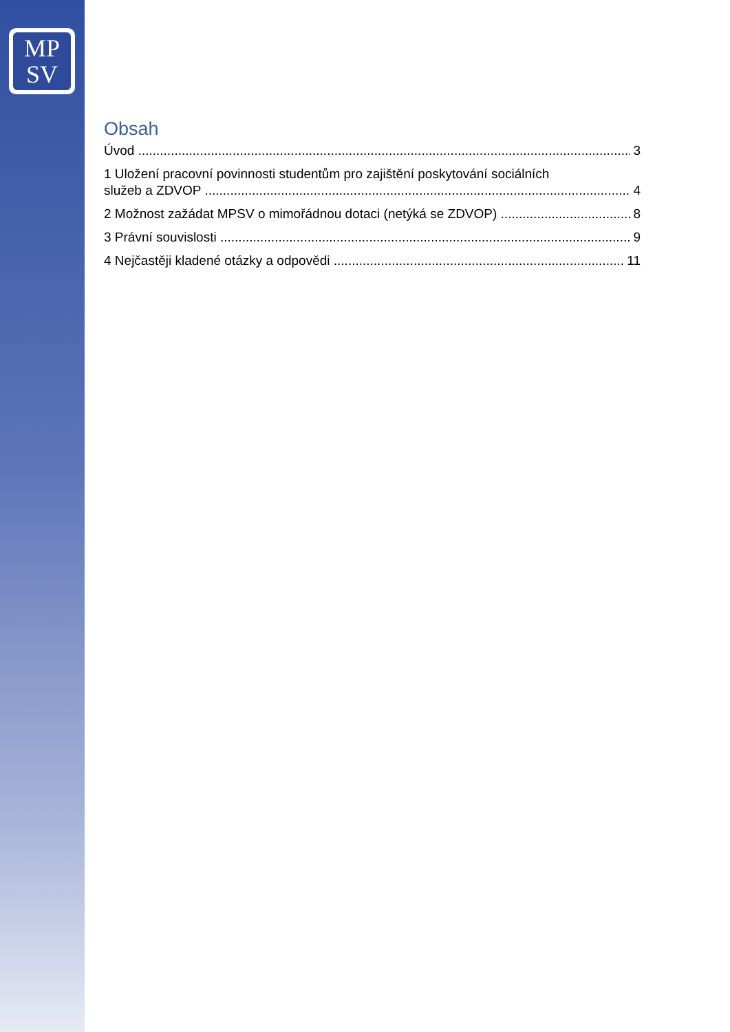MP
SV
Obsah
Úvod 3
1 Uložení pracovní povinnosti studentům pro zajištění poskytování sociálních
služeb a ZDVOP 4
2 Možnost zažádat MPSV o mimořádnou dotaci (netýká se ZDVOP) 8
3 Právní souvislosti 9
4 Nejčastěji kladené otázky a odpovědi 11